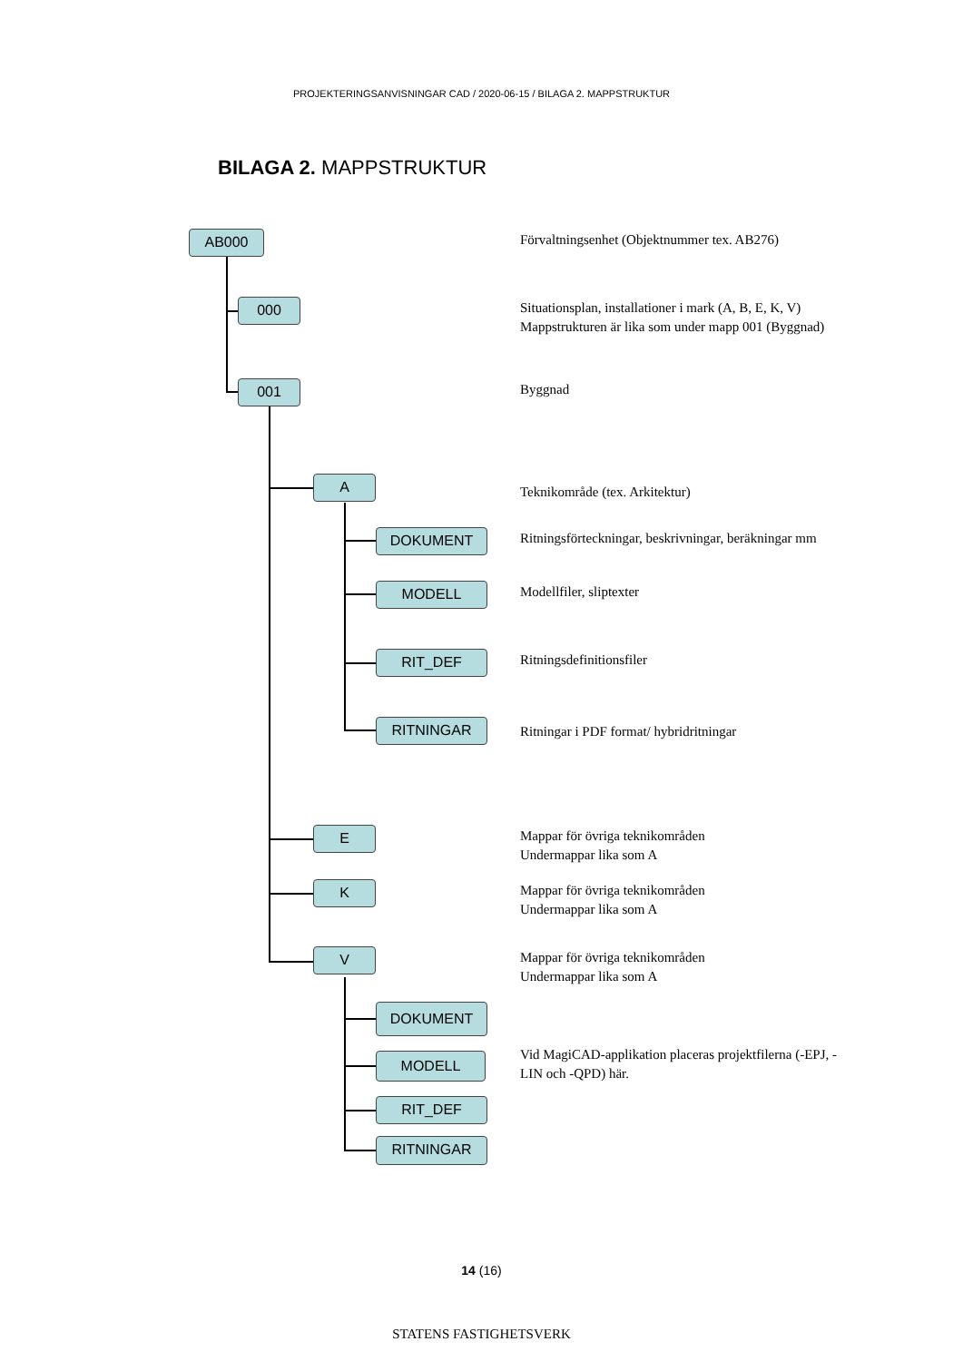PROJEKTERINGSANVISNINGAR CAD / 2020-06-15 / BILAGA 2. MAPPSTRUKTUR
BILAGA 2. MAPPSTRUKTUR
AB000
Förvaltningsenhet (Objektnummer tex. AB276)
000
Situationsplan, installationer i mark (A, B, E, K, V)
Mappstrukturen är lika som under mapp 001 (Byggnad)
001
Byggnad
A
Teknikområde (tex. Arkitektur)
DOKUMENT
Ritningsförteckningar, beskrivningar, beräkningar mm
MODELL
Modellfiler, sliptexter
RIT_DEF
Ritningsdefinitionsfiler
RITNINGAR
Ritningar i PDF format/ hybridritningar
E
Mappar för övriga teknikområden
Undermappar lika som A
K
Mappar för övriga teknikområden
Undermappar lika som A
V
Mappar för övriga teknikområden
Undermappar lika som A
DOKUMENT
MODELL
Vid MagiCAD-applikation placeras projektfilerna (-EPJ, -LIN och -QPD) här.
RIT_DEF
RITNINGAR
14 (16)
STATENS FASTIGHETSVERK